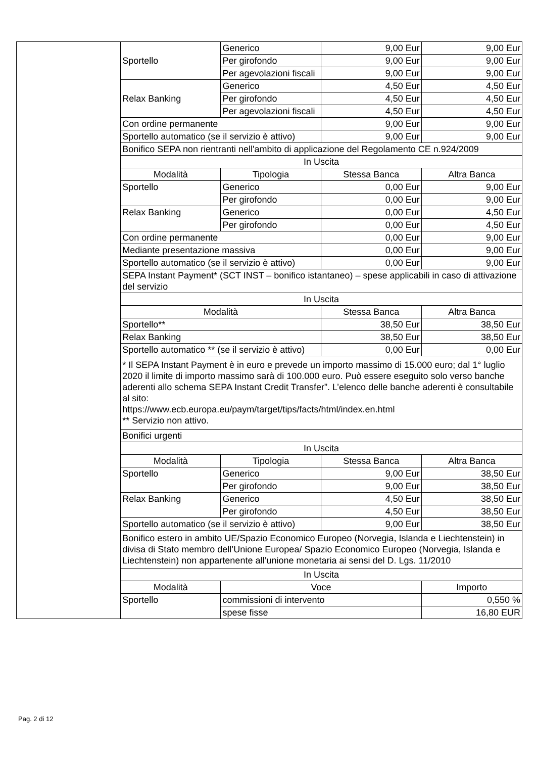| | Sportello | Generico | 9,00 Eur | 9,00 Eur |
| | | Per girofondo | 9,00 Eur | 9,00 Eur |
| | | Per agevolazioni fiscali | 9,00 Eur | 9,00 Eur |
| | Relax Banking | Generico | 4,50 Eur | 4,50 Eur |
| | | Per girofondo | 4,50 Eur | 4,50 Eur |
| | | Per agevolazioni fiscali | 4,50 Eur | 4,50 Eur |
| | Con ordine permanente | | 9,00 Eur | 9,00 Eur |
| | Sportello automatico (se il servizio è attivo) | | 9,00 Eur | 9,00 Eur |
| | Bonifico SEPA non rientranti nell'ambito di applicazione del Regolamento CE n.924/2009 | | | |
| | In Uscita | | | |
| | Modalità | Tipologia | Stessa Banca | Altra Banca |
| | Sportello | Generico | 0,00 Eur | 9,00 Eur |
| | | Per girofondo | 0,00 Eur | 9,00 Eur |
| | Relax Banking | Generico | 0,00 Eur | 4,50 Eur |
| | | Per girofondo | 0,00 Eur | 4,50 Eur |
| | Con ordine permanente | | 0,00 Eur | 9,00 Eur |
| | Mediante presentazione massiva | | 0,00 Eur | 9,00 Eur |
| | Sportello automatico (se il servizio è attivo) | | 0,00 Eur | 9,00 Eur |
| | SEPA Instant Payment* (SCT INST – bonifico istantaneo) – spese applicabili in caso di attivazione del servizio | | | |
| | In Uscita | | | |
| | Modalità | | Stessa Banca | Altra Banca |
| | Sportello** | | 38,50 Eur | 38,50 Eur |
| | Relax Banking | | 38,50 Eur | 38,50 Eur |
| | Sportello automatico ** (se il servizio è attivo) | | 0,00 Eur | 0,00 Eur |
| | * Il SEPA Instant Payment è in euro e prevede un importo massimo di 15.000 euro; dal 1° luglio 2020 il limite di importo massimo sarà di 100.000 euro. Può essere eseguito solo verso banche aderenti allo schema SEPA Instant Credit Transfer”. L’elenco delle banche aderenti è consultabile al sito: https://www.ecb.europa.eu/paym/target/tips/facts/html/index.en.html ** Servizio non attivo. | | | |
| | Bonifici urgenti | | | |
| | In Uscita | | | |
| | Modalità | Tipologia | Stessa Banca | Altra Banca |
| | Sportello | Generico | 9,00 Eur | 38,50 Eur |
| | | Per girofondo | 9,00 Eur | 38,50 Eur |
| | Relax Banking | Generico | 4,50 Eur | 38,50 Eur |
| | | Per girofondo | 4,50 Eur | 38,50 Eur |
| | Sportello automatico (se il servizio è attivo) | | 9,00 Eur | 38,50 Eur |
| | Bonifico estero in ambito UE/Spazio Economico Europeo (Norvegia, Islanda e Liechtenstein) in divisa di Stato membro dell’Unione Europea/ Spazio Economico Europeo (Norvegia, Islanda e Liechtenstein) non appartenente all’unione monetaria ai sensi del D. Lgs. 11/2010 | | | |
| | In Uscita | | | |
| | Modalità | Voce | | Importo |
| | Sportello | commissioni di intervento | | 0,550 % |
| | | spese fisse | | 16,80 EUR |
Pag. 2 di 12